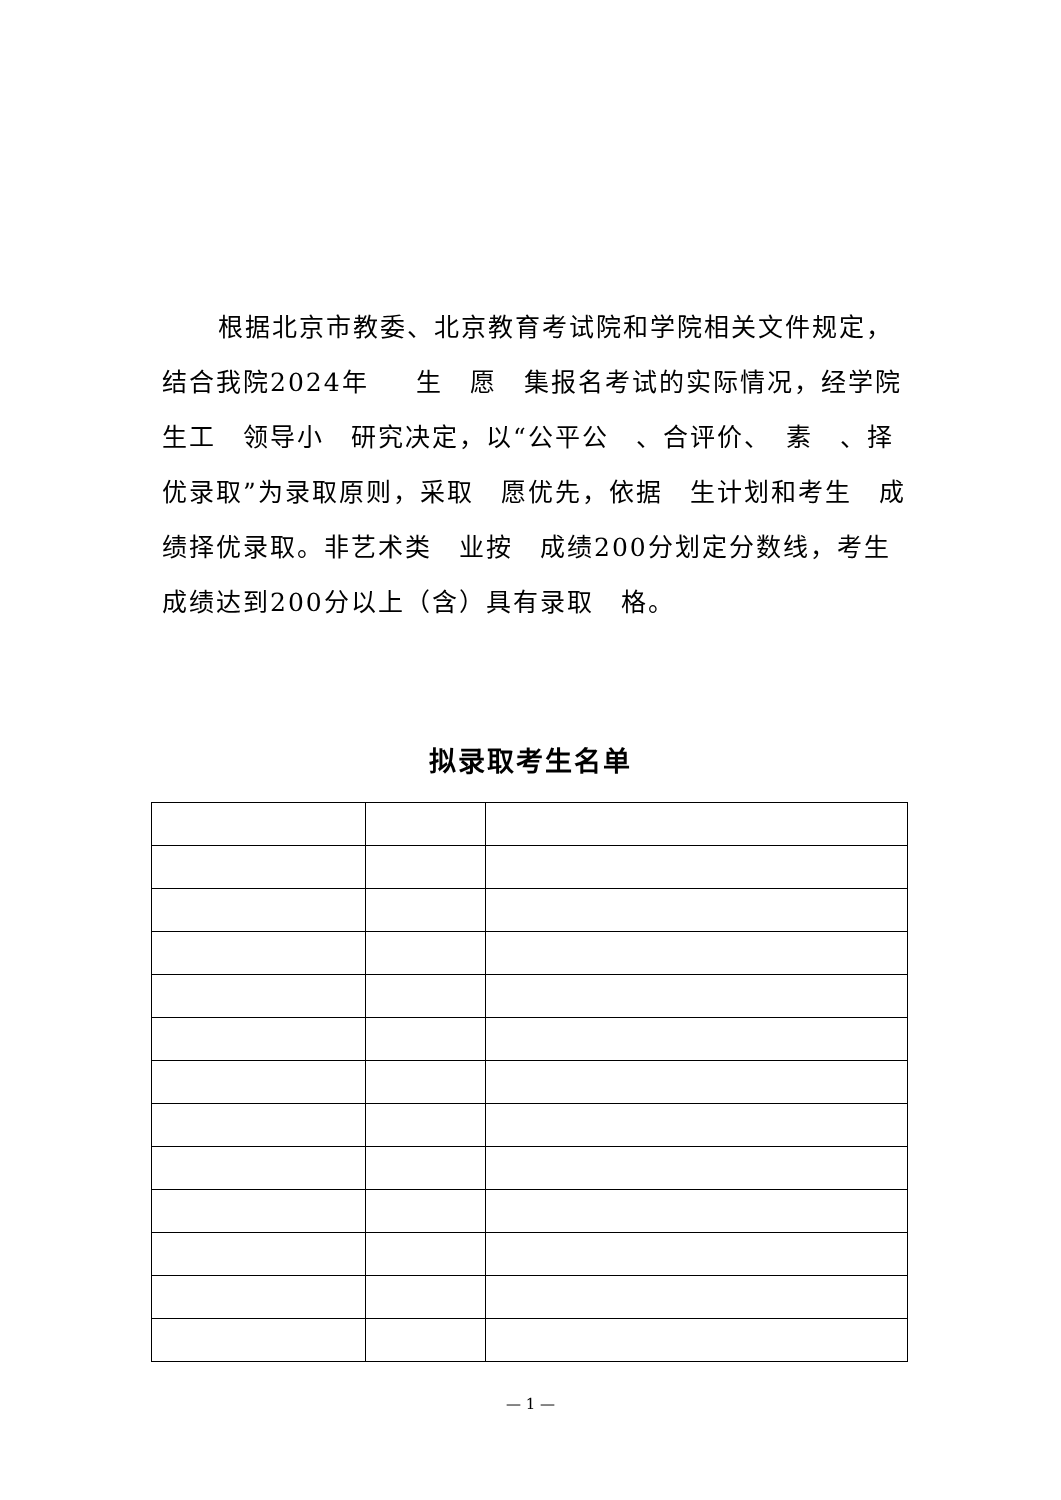根据北京市教委、北京教育考试院和学院相关文件规定，结合我院2024年 　 生　愿　集报名考试的实际情况，经学院　　生工　领导小　研究决定，以“公平公　、合评价、　素　、择优录取”为录取原则，采取　愿优先，依据　生计划和考生　成绩择优录取。非艺术类　业按　成绩200分划定分数线，考生　成绩达到200分以上（含）具有录取　格。
拟录取考生名单
— 1 —